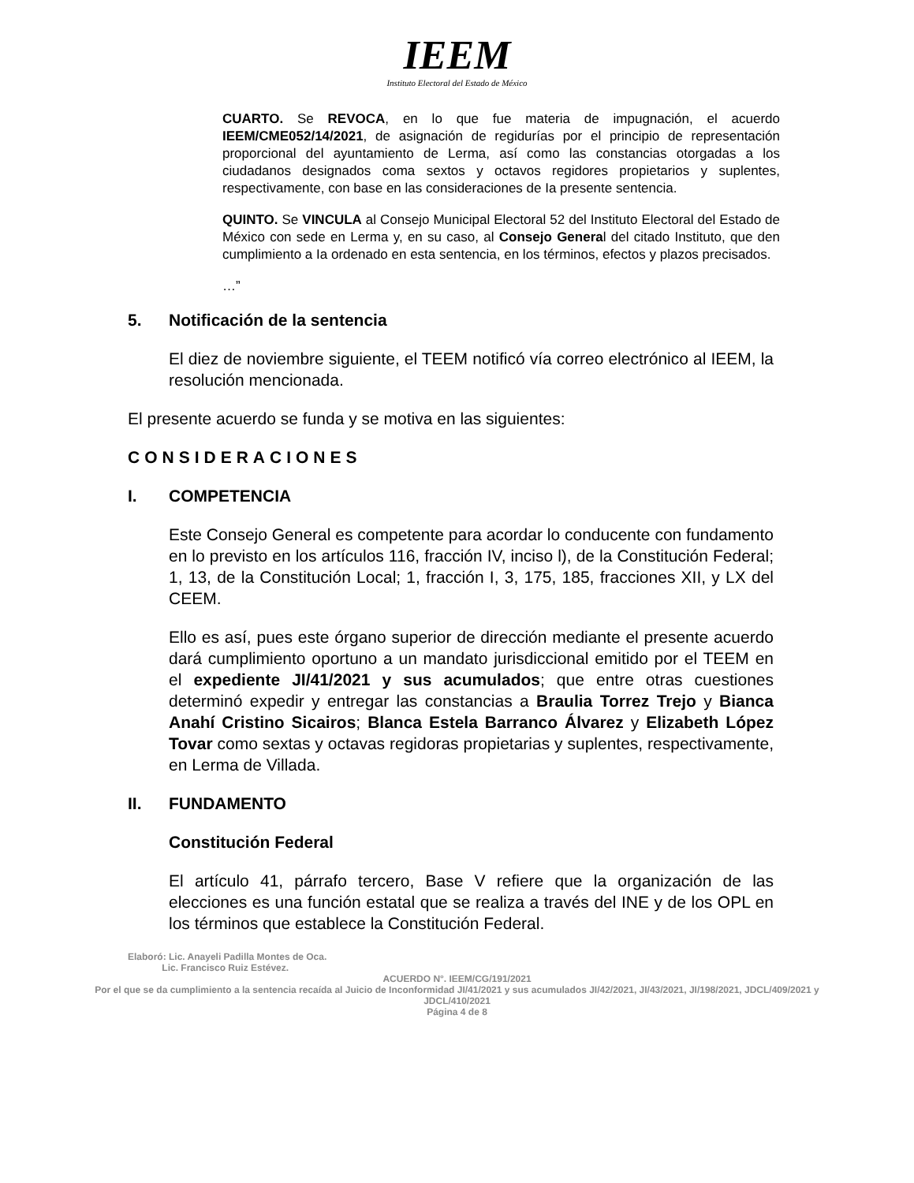IEEM
Instituto Electoral del Estado de México
CUARTO. Se REVOCA, en lo que fue materia de impugnación, el acuerdo IEEM/CME052/14/2021, de asignación de regidurías por el principio de representación proporcional del ayuntamiento de Lerma, así como las constancias otorgadas a los ciudadanos designados coma sextos y octavos regidores propietarios y suplentes, respectivamente, con base en las consideraciones de Ia presente sentencia.
QUINTO. Se VINCULA al Consejo Municipal Electoral 52 del Instituto Electoral del Estado de México con sede en Lerma y, en su caso, al Consejo General del citado Instituto, que den cumplimiento a Ia ordenado en esta sentencia, en los términos, efectos y plazos precisados.
…”
5. Notificación de la sentencia
El diez de noviembre siguiente, el TEEM notificó vía correo electrónico al IEEM, la resolución mencionada.
El presente acuerdo se funda y se motiva en las siguientes:
CONSIDERACIONES
I. COMPETENCIA
Este Consejo General es competente para acordar lo conducente con fundamento en lo previsto en los artículos 116, fracción IV, inciso l), de la Constitución Federal; 1, 13, de la Constitución Local; 1, fracción I, 3, 175, 185, fracciones XII, y LX del CEEM.
Ello es así, pues este órgano superior de dirección mediante el presente acuerdo dará cumplimiento oportuno a un mandato jurisdiccional emitido por el TEEM en el expediente JI/41/2021 y sus acumulados; que entre otras cuestiones determinó expedir y entregar las constancias a Braulia Torrez Trejo y Bianca Anahí Cristino Sicairos; Blanca Estela Barranco Álvarez y Elizabeth López Tovar como sextas y octavas regidoras propietarias y suplentes, respectivamente, en Lerma de Villada.
II. FUNDAMENTO
Constitución Federal
El artículo 41, párrafo tercero, Base V refiere que la organización de las elecciones es una función estatal que se realiza a través del INE y de los OPL en los términos que establece la Constitución Federal.
Elaboró: Lic. Anayeli Padilla Montes de Oca.
Lic. Francisco Ruiz Estévez.
ACUERDO N°. IEEM/CG/191/2021
Por el que se da cumplimiento a la sentencia recaída al Juicio de Inconformidad JI/41/2021 y sus acumulados JI/42/2021, JI/43/2021, JI/198/2021, JDCL/409/2021 y JDCL/410/2021
Página 4 de 8